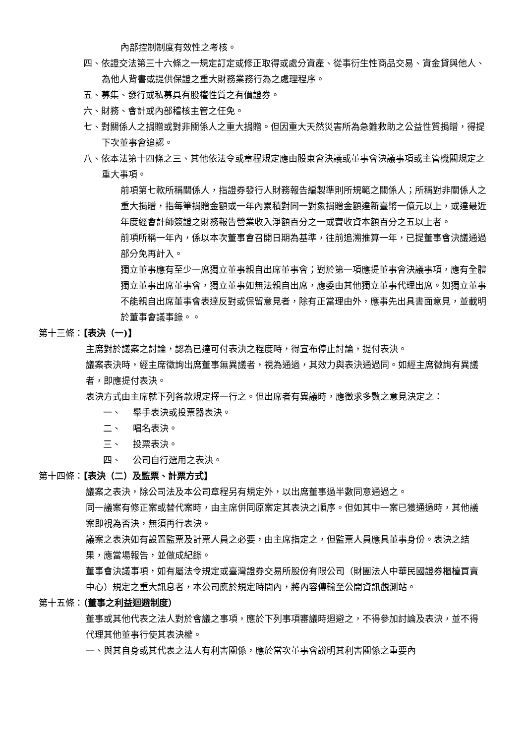內部控制制度有效性之考核。
四、依證交法第三十六條之一規定訂定或修正取得或處分資產、從事衍生性商品交易、資金貸與他人、為他人背書或提供保證之重大財務業務行為之處理程序。
五、募集、發行或私募具有股權性質之有價證券。
六、財務、會計或內部稽核主管之任免。
七、對關係人之捐贈或對非關係人之重大捐贈。但因重大天然災害所為急難救助之公益性質捐贈，得提下次董事會追認。
八、依本法第十四條之三、其他依法令或章程規定應由股東會決議或董事會決議事項或主管機關規定之重大事項。
前項第七款所稱關係人，指證券發行人財務報告編製準則所規範之關係人；所稱對非關係人之重大捐贈，指每筆捐贈金額或一年內累積對同一對象捐贈金額達新臺幣一億元以上，或達最近年度經會計師簽證之財務報告營業收入淨額百分之一或實收資本額百分之五以上者。
前項所稱一年內，係以本次董事會召開日期為基準，往前追溯推算一年，已提董事會決議通過部分免再計入。
獨立董事應有至少一席獨立董事親自出席董事會；對於第一項應提董事會決議事項，應有全體獨立董事出席董事會，獨立董事如無法親自出席，應委由其他獨立董事代理出席。如獨立董事不能親自出席董事會表達反對或保留意見者，除有正當理由外，應事先出具書面意見，並載明於董事會議事錄。。
第十三條：【表決（一)】
主席對於議案之討論，認為已達可付表決之程度時，得宣布停止討論，提付表決。
議案表決時，經主席徵詢出席董事無異議者，視為通過，其效力與表決通過同。如經主席徵詢有異議者，即應提付表決。
表決方式由主席就下列各款規定擇一行之。但出席者有異議時，應徵求多數之意見決定之：
一、 舉手表決或投票器表決。
二、 唱名表決。
三、 投票表決。
四、 公司自行選用之表決。
第十四條：【表決（二）及監票、計票方式】
議案之表決，除公司法及本公司章程另有規定外，以出席董事過半數同意通過之。
同一議案有修正案或替代案時，由主席併同原案定其表決之順序。但如其中一案已獲通過時，其他議案即視為否決，無須再行表決。
議案之表決如有設置監票及計票人員之必要，由主席指定之，但監票人員應具董事身份。表決之結果，應當場報告，並做成紀錄。
董事會決議事項，如有屬法令規定或臺灣證券交易所股份有限公司（財團法人中華民國證券櫃檯買賣中心）規定之重大訊息者，本公司應於規定時間內，將內容傳輸至公開資訊觀測站。
第十五條：（董事之利益迴避制度）
董事或其他代表之法人對於會議之事項，應於下列事項審議時迴避之，不得參加討論及表決，並不得代理其他董事行使其表決權。
一、與其自身或其代表之法人有利害關係，應於當次董事會說明其利害關係之重要內